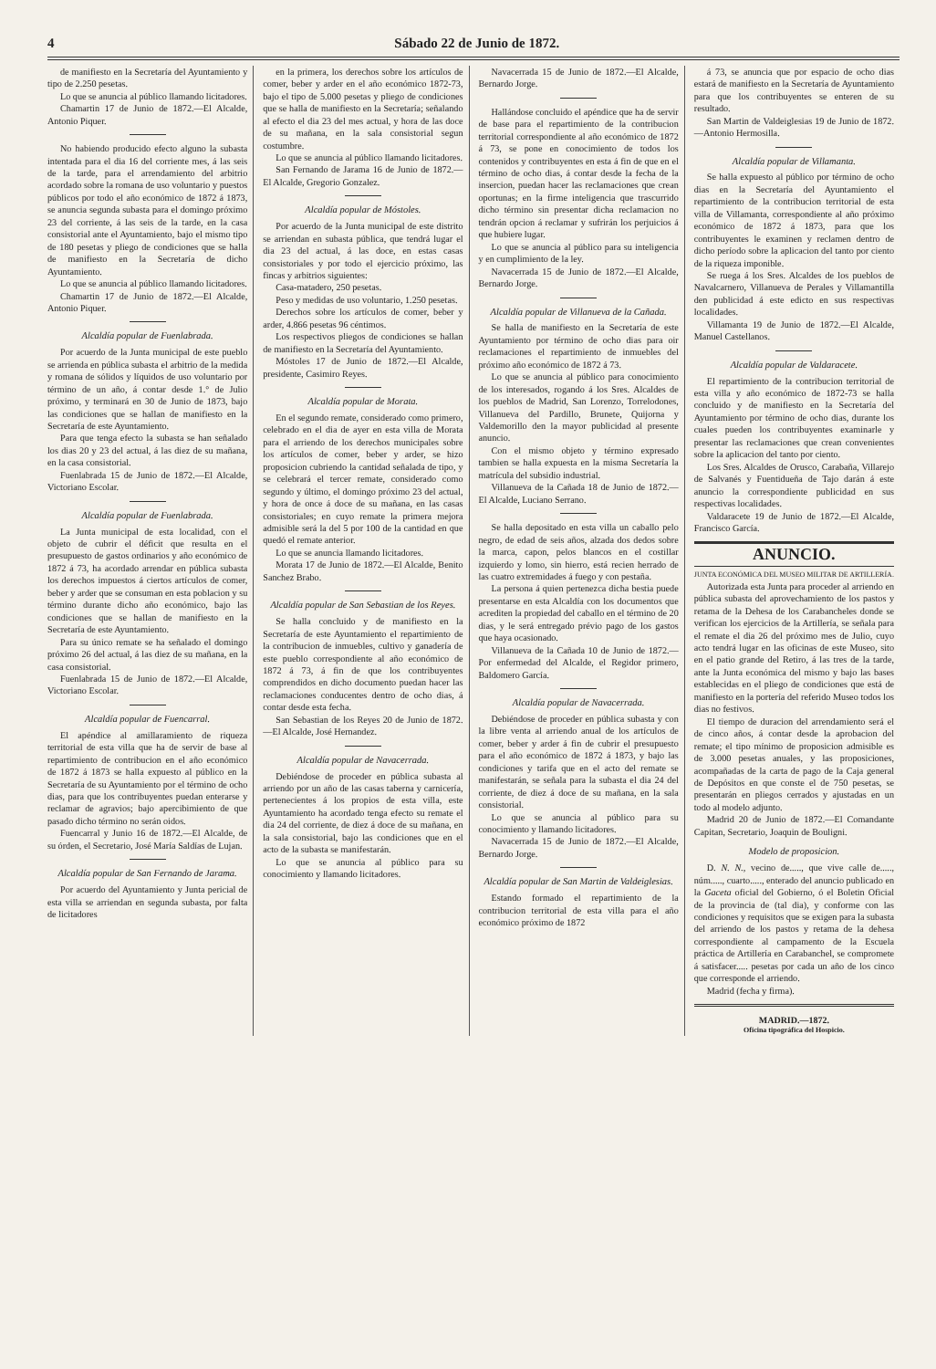4 Sábado 22 de Junio de 1872.
de manifiesto en la Secretaría del Ayuntamiento y tipo de 2.250 pesetas.
Lo que se anuncia al público llamando licitadores.
Chamartin 17 de Junio de 1872.—El Alcalde, Antonio Piquer.
No habiendo producido efecto alguno la subasta intentada para el dia 16 del corriente mes, á las seis de la tarde, para el arrendamiento del arbitrio acordado sobre la romana de uso voluntario y puestos públicos por todo el año económico de 1872 á 1873, se anuncia segunda subasta para el domingo próximo 23 del corriente, á las seis de la tarde, en la casa consistorial ante el Ayuntamiento, bajo el mismo tipo de 180 pesetas y pliego de condiciones que se halla de manifiesto en la Secretaría de dicho Ayuntamiento.
Lo que se anuncia al público llamando licitadores.
Chamartin 17 de Junio de 1872.—El Alcalde, Antonio Piquer.
Alcaldía popular de Fuenlabrada.
Por acuerdo de la Junta municipal de este pueblo se arrienda en pública subasta el arbitrio de la medida y romana de sólidos y líquidos de uso voluntario por término de un año, á contar desde 1.° de Julio próximo, y terminará en 30 de Junio de 1873, bajo las condiciones que se hallan de manifiesto en la Secretaría de este Ayuntamiento.
Para que tenga efecto la subasta se han señalado los dias 20 y 23 del actual, á las diez de su mañana, en la casa consistorial.
Fuenlabrada 15 de Junio de 1872.—El Alcalde, Victoriano Escolar.
Alcaldía popular de Fuenlabrada.
La Junta municipal de esta localidad, con el objeto de cubrir el déficit que resulta en el presupuesto de gastos ordinarios y año económico de 1872 á 73, ha acordado arrendar en pública subasta los derechos impuestos á ciertos artículos de comer, beber y arder que se consuman en esta poblacion y su término durante dicho año económico, bajo las condiciones que se hallan de manifiesto en la Secretaría de este Ayuntamiento.
Para su único remate se ha señalado el domingo próximo 26 del actual, á las diez de su mañana, en la casa consistorial.
Fuenlabrada 15 de Junio de 1872.—El Alcalde, Victoriano Escolar.
Alcaldía popular de Fuencarral.
El apéndice al amillaramiento de riqueza territorial de esta villa que ha de servir de base al repartimiento de contribucion en el año económico de 1872 á 1873 se halla expuesto al público en la Secretaría de su Ayuntamiento por el término de ocho dias, para que los contribuyentes puedan enterarse y reclamar de agravios; bajo apercibimiento de que pasado dicho término no serán oidos.
Fuencarral y Junio 16 de 1872.—El Alcalde, de su órden, el Secretario, José María Saldías de Lujan.
Alcaldía popular de San Fernando de Jarama.
Por acuerdo del Ayuntamiento y Junta pericial de esta villa se arriendan en segunda subasta, por falta de licitadores
en la primera, los derechos sobre los artículos de comer, beber y arder en el año económico 1872-73, bajo el tipo de 5.000 pesetas y pliego de condiciones que se halla de manifiesto en la Secretaría; señalando al efecto el dia 23 del mes actual, y hora de las doce de su mañana, en la sala consistorial segun costumbre.
Lo que se anuncia al público llamando licitadores.
San Fernando de Jarama 16 de Junio de 1872.—El Alcalde, Gregorio Gonzalez.
Alcaldía popular de Móstoles.
Por acuerdo de la Junta municipal de este distrito se arriendan en subasta pública, que tendrá lugar el dia 23 del actual, á las doce, en estas casas consistoriales y por todo el ejercicio próximo, las fincas y arbitrios siguientes:
Casa-matadero, 250 pesetas.
Peso y medidas de uso voluntario, 1.250 pesetas.
Derechos sobre los artículos de comer, beber y arder, 4.866 pesetas 96 céntimos.
Los respectivos pliegos de condiciones se hallan de manifiesto en la Secretaría del Ayuntamiento.
Móstoles 17 de Junio de 1872.—El Alcalde, presidente, Casimiro Reyes.
Alcaldía popular de Morata.
En el segundo remate, considerado como primero, celebrado en el dia de ayer en esta villa de Morata para el arriendo de los derechos municipales sobre los artículos de comer, beber y arder, se hizo proposicion cubriendo la cantidad señalada de tipo, y se celebrará el tercer remate, considerado como segundo y último, el domingo próximo 23 del actual, y hora de once á doce de su mañana, en las casas consistoriales; en cuyo remate la primera mejora admisible será la del 5 por 100 de la cantidad en que quedó el remate anterior.
Lo que se anuncia llamando licitadores.
Morata 17 de Junio de 1872.—El Alcalde, Benito Sanchez Brabo.
Alcaldía popular de San Sebastian de los Reyes.
Se halla concluido y de manifiesto en la Secretaría de este Ayuntamiento el repartimiento de la contribucion de inmuebles, cultivo y ganadería de este pueblo correspondiente al año económico de 1872 á 73, á fin de que los contribuyentes comprendidos en dicho documento puedan hacer las reclamaciones conducentes dentro de ocho dias, á contar desde esta fecha.
San Sebastian de los Reyes 20 de Junio de 1872.—El Alcalde, José Hernandez.
Alcaldía popular de Navacerrada.
Debiéndose de proceder en pública subasta al arriendo por un año de las casas taberna y carnicería, pertenecientes á los propios de esta villa, este Ayuntamiento ha acordado tenga efecto su remate el dia 24 del corriente, de diez á doce de su mañana, en la sala consistorial, bajo las condiciones que en el acto de la subasta se manifestarán.
Lo que se anuncia al público para su conocimiento y llamando licitadores.
Navacerrada 15 de Junio de 1872.—El Alcalde, Bernardo Jorge.
Hallándose concluido el apéndice que ha de servir de base para el repartimiento de la contribucion territorial correspondiente al año económico de 1872 á 73, se pone en conocimiento de todos los contenidos y contribuyentes en esta á fin de que en el término de ocho dias, á contar desde la fecha de la insercion, puedan hacer las reclamaciones que crean oportunas; en la firme inteligencia que trascurrido dicho término sin presentar dicha reclamacion no tendrán opcion á reclamar y sufrirán los perjuicios á que hubiere lugar.
Lo que se anuncia al público para su inteligencia y en cumplimiento de la ley.
Navacerrada 15 de Junio de 1872.—El Alcalde, Bernardo Jorge.
Alcaldía popular de Villanueva de la Cañada.
Se halla de manifiesto en la Secretaría de este Ayuntamiento por término de ocho dias para oir reclamaciones el repartimiento de inmuebles del próximo año económico de 1872 á 73.
Lo que se anuncia al público para conocimiento de los interesados, rogando á los Sres. Alcaldes de los pueblos de Madrid, San Lorenzo, Torrelodones, Villanueva del Pardillo, Brunete, Quijorna y Valdemorillo den la mayor publicidad al presente anuncio.
Con el mismo objeto y término expresado tambien se halla expuesta en la misma Secretaría la matrícula del subsidio industrial.
Villanueva de la Cañada 18 de Junio de 1872.—El Alcalde, Luciano Serrano.
Se halla depositado en esta villa un caballo pelo negro, de edad de seis años, alzada dos dedos sobre la marca, capon, pelos blancos en el costillar izquierdo y lomo, sin hierro, está recien herrado de las cuatro extremidades á fuego y con pestaña.
La persona á quien pertenezca dicha bestia puede presentarse en esta Alcaldía con los documentos que acrediten la propiedad del caballo en el término de 20 dias, y le será entregado prévio pago de los gastos que haya ocasionado.
Villanueva de la Cañada 10 de Junio de 1872.—Por enfermedad del Alcalde, el Regidor primero, Baldomero García.
Alcaldía popular de Navacerrada.
Debiéndose de proceder en pública subasta y con la libre venta al arriendo anual de los artículos de comer, beber y arder á fin de cubrir el presupuesto para el año económico de 1872 á 1873, y bajo las condiciones y tarifa que en el acto del remate se manifestarán, se señala para la subasta el dia 24 del corriente, de diez á doce de su mañana, en la sala consistorial.
Lo que se anuncia al público para su conocimiento y llamando licitadores.
Navacerrada 15 de Junio de 1872.—El Alcalde, Bernardo Jorge.
Alcaldía popular de San Martin de Valdeiglesias.
Estando formado el repartimiento de la contribucion territorial de esta villa para el año económico próximo de 1872
á 73, se anuncia que por espacio de ocho dias estará de manifiesto en la Secretaría de Ayuntamiento para que los contribuyentes se enteren de su resultado.
San Martin de Valdeiglesias 19 de Junio de 1872.—Antonio Hermosilla.
Alcaldía popular de Villamanta.
Se halla expuesto al público por término de ocho dias en la Secretaría del Ayuntamiento el repartimiento de la contribucion territorial de esta villa de Villamanta, correspondiente al año próximo económico de 1872 á 1873, para que los contribuyentes le examinen y reclamen dentro de dicho período sobre la aplicacion del tanto por ciento de la riqueza imponible.
Se ruega á los Sres. Alcaldes de los pueblos de Navalcarnero, Villanueva de Perales y Villamantilla den publicidad á este edicto en sus respectivas localidades.
Villamanta 19 de Junio de 1872.—El Alcalde, Manuel Castellanos.
Alcaldía popular de Valdaracete.
El repartimiento de la contribucion territorial de esta villa y año económico de 1872-73 se halla concluido y de manifiesto en la Secretaría del Ayuntamiento por término de ocho dias, durante los cuales pueden los contribuyentes examinarle y presentar las reclamaciones que crean convenientes sobre la aplicacion del tanto por ciento.
Los Sres. Alcaldes de Orusco, Carabaña, Villarejo de Salvanés y Fuentidueña de Tajo darán á este anuncio la correspondiente publicidad en sus respectivas localidades.
Valdaracete 19 de Junio de 1872.—El Alcalde, Francisco García.
ANUNCIO.
JUNTA ECONÓMICA DEL MUSEO MILITAR DE ARTILLERÍA.
Autorizada esta Junta para proceder al arriendo en pública subasta del aprovechamiento de los pastos y retama de la Dehesa de los Carabancheles donde se verifican los ejercicios de la Artillería, se señala para el remate el dia 26 del próximo mes de Julio, cuyo acto tendrá lugar en las oficinas de este Museo, sito en el patio grande del Retiro, á las tres de la tarde, ante la Junta económica del mismo y bajo las bases establecidas en el pliego de condiciones que está de manifiesto en la portería del referido Museo todos los dias no festivos.
El tiempo de duracion del arrendamiento será el de cinco años, á contar desde la aprobacion del remate; el tipo mínimo de proposicion admisible es de 3.000 pesetas anuales, y las proposiciones, acompañadas de la carta de pago de la Caja general de Depósitos en que conste el de 750 pesetas, se presentarán en pliegos cerrados y ajustadas en un todo al modelo adjunto.
Madrid 20 de Junio de 1872.—El Comandante Capitan, Secretario, Joaquin de Bouligni.
Modelo de proposicion.
D. N. N., vecino de....., que vive calle de....., núm....., cuarto....., enterado del anuncio publicado en la Gaceta oficial del Gobierno, ó el Boletin Oficial de la provincia de (tal dia), y conforme con las condiciones y requisitos que se exigen para la subasta del arriendo de los pastos y retama de la dehesa correspondiente al campamento de la Escuela práctica de Artillería en Carabanchel, se compromete á satisfacer..... pesetas por cada un año de los cinco que corresponde el arriendo.
Madrid (fecha y firma).
MADRID.—1872.
Oficina tipográfica del Hospicio.